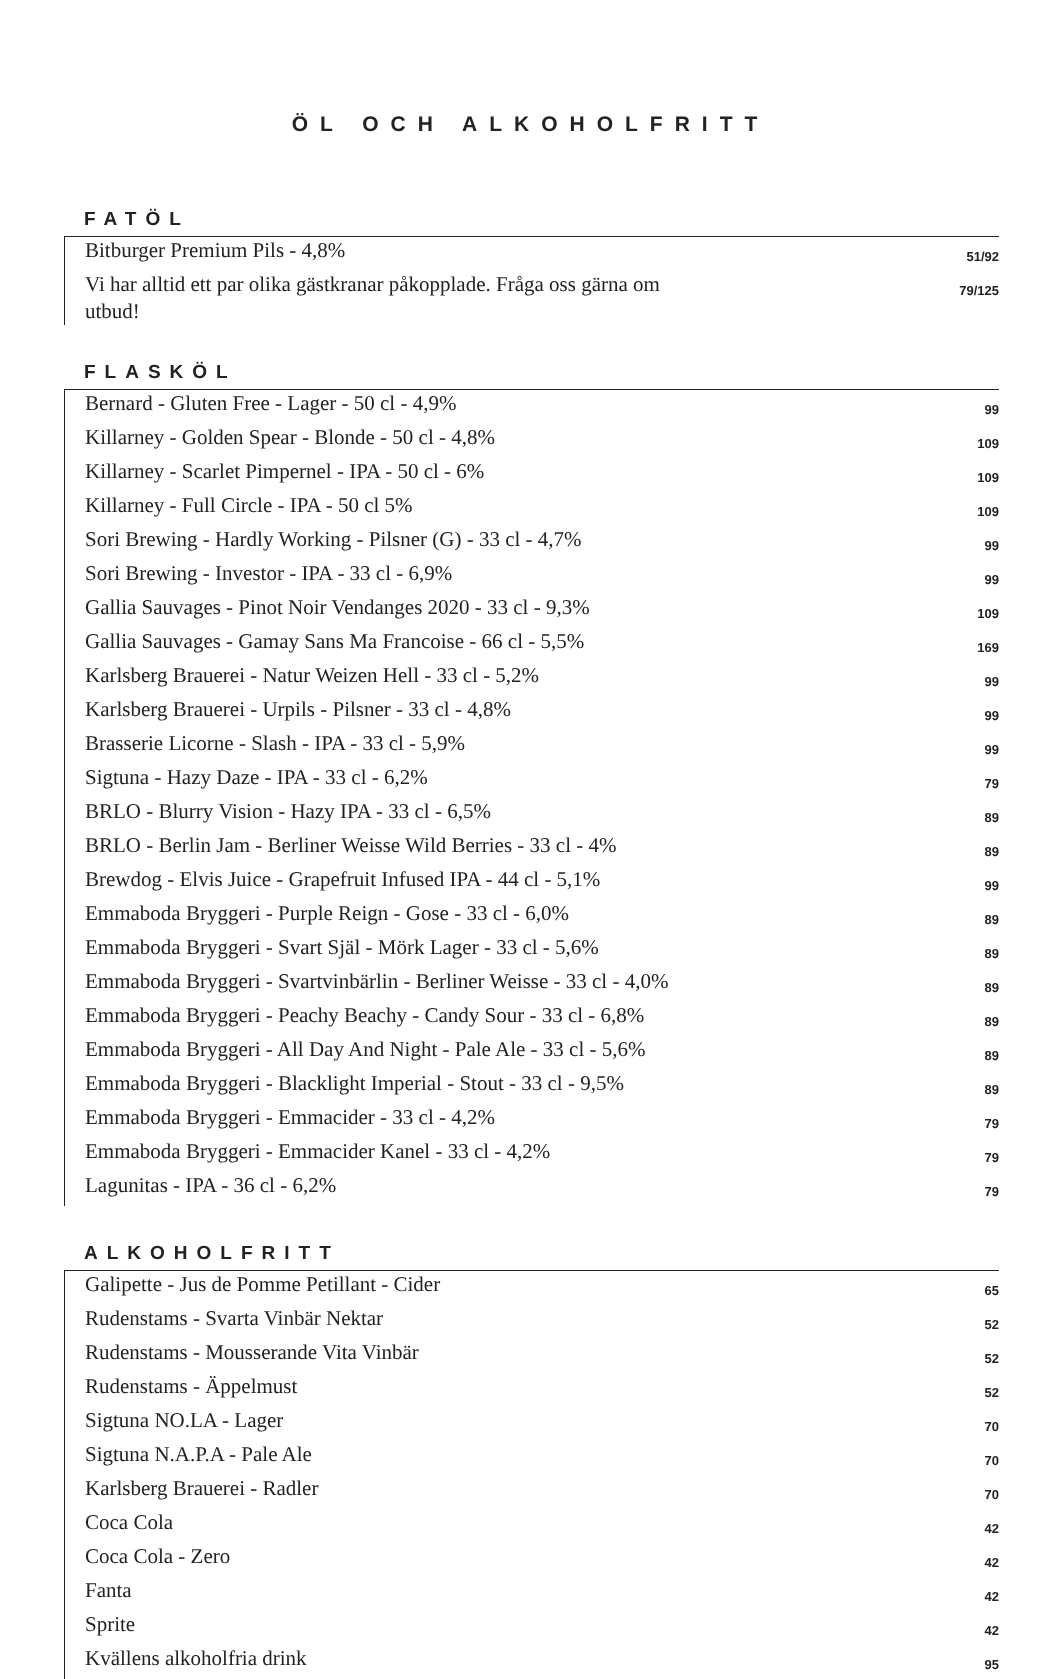ÖL OCH ALKOHOLFRITT
FATÖL
| Bitburger Premium Pils - 4,8% | 51/92 |
| Vi har alltid ett par olika gästkranar påkopplade. Fråga oss gärna om utbud! | 79/125 |
FLASKÖL
| Bernard - Gluten Free - Lager - 50 cl - 4,9% | 99 |
| Killarney - Golden Spear - Blonde - 50 cl - 4,8% | 109 |
| Killarney - Scarlet Pimpernel - IPA - 50 cl - 6% | 109 |
| Killarney - Full Circle - IPA - 50 cl 5% | 109 |
| Sori Brewing - Hardly Working - Pilsner (G) - 33 cl - 4,7% | 99 |
| Sori Brewing - Investor - IPA - 33 cl - 6,9% | 99 |
| Gallia Sauvages - Pinot Noir Vendanges 2020 - 33 cl - 9,3% | 109 |
| Gallia Sauvages - Gamay Sans Ma Francoise - 66 cl - 5,5% | 169 |
| Karlsberg Brauerei - Natur Weizen Hell - 33 cl - 5,2% | 99 |
| Karlsberg Brauerei - Urpils - Pilsner - 33 cl - 4,8% | 99 |
| Brasserie Licorne - Slash - IPA - 33 cl - 5,9% | 99 |
| Sigtuna - Hazy Daze - IPA - 33 cl - 6,2% | 79 |
| BRLO - Blurry Vision - Hazy IPA - 33 cl - 6,5% | 89 |
| BRLO - Berlin Jam - Berliner Weisse Wild Berries - 33 cl - 4% | 89 |
| Brewdog - Elvis Juice - Grapefruit Infused IPA - 44 cl - 5,1% | 99 |
| Emmaboda Bryggeri - Purple Reign - Gose - 33 cl - 6,0% | 89 |
| Emmaboda Bryggeri - Svart Själ - Mörk Lager - 33 cl - 5,6% | 89 |
| Emmaboda Bryggeri - Svartvinbärlin - Berliner Weisse - 33 cl - 4,0% | 89 |
| Emmaboda Bryggeri - Peachy Beachy - Candy Sour - 33 cl - 6,8% | 89 |
| Emmaboda Bryggeri - All Day And Night - Pale Ale - 33 cl - 5,6% | 89 |
| Emmaboda Bryggeri - Blacklight Imperial - Stout - 33 cl - 9,5% | 89 |
| Emmaboda Bryggeri - Emmacider - 33 cl - 4,2% | 79 |
| Emmaboda Bryggeri - Emmacider Kanel - 33 cl - 4,2% | 79 |
| Lagunitas - IPA - 36 cl - 6,2% | 79 |
ALKOHOLFRITT
| Galipette - Jus de Pomme Petillant - Cider | 65 |
| Rudenstams - Svarta Vinbär Nektar | 52 |
| Rudenstams - Mousserande Vita Vinbär | 52 |
| Rudenstams - Äppelmust | 52 |
| Sigtuna NO.LA - Lager | 70 |
| Sigtuna N.A.P.A - Pale Ale | 70 |
| Karlsberg Brauerei - Radler | 70 |
| Coca Cola | 42 |
| Coca Cola - Zero | 42 |
| Fanta | 42 |
| Sprite | 42 |
| Kvällens alkoholfria drink | 95 |